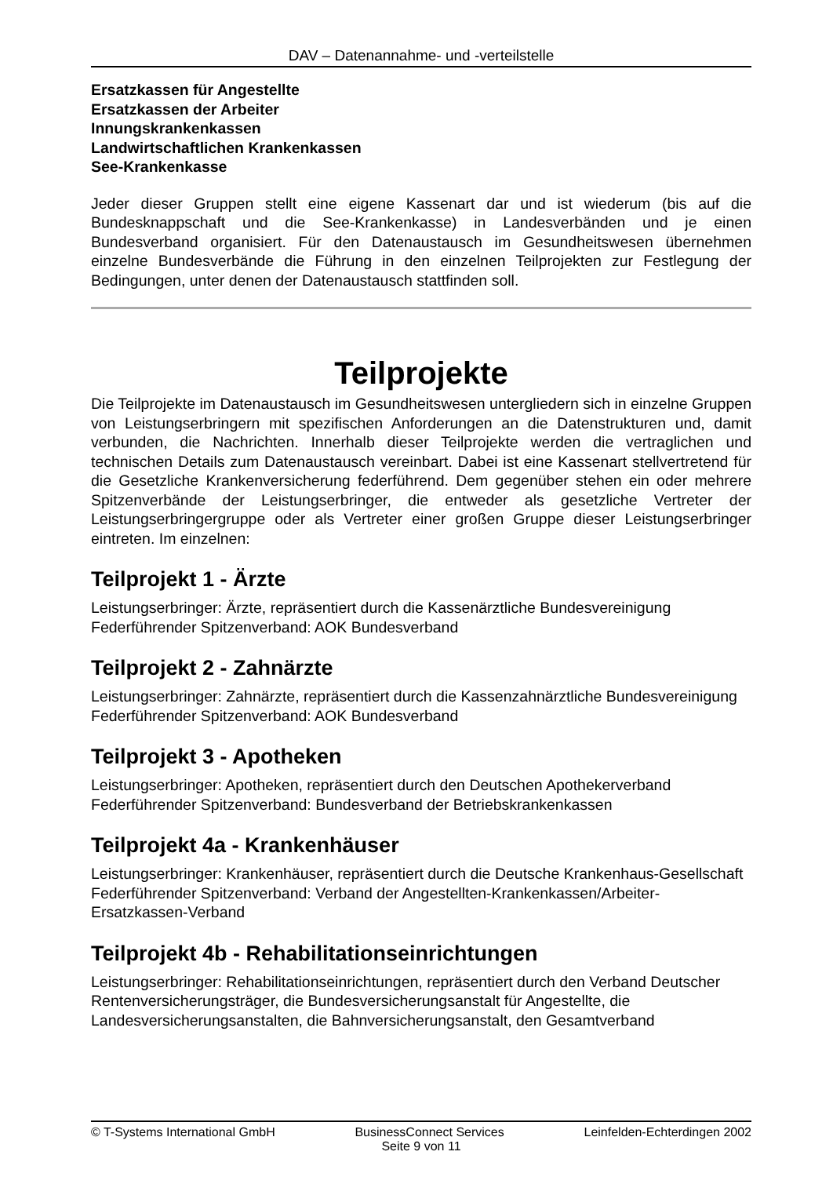DAV – Datenannahme- und -verteilstelle
Ersatzkassen für Angestellte
Ersatzkassen der Arbeiter
Innungskrankenkassen
Landwirtschaftlichen Krankenkassen
See-Krankenkasse
Jeder dieser Gruppen stellt eine eigene Kassenart dar und ist wiederum (bis auf die Bundesknappschaft und die See-Krankenkasse) in Landesverbänden und je einen Bundesverband organisiert. Für den Datenaustausch im Gesundheitswesen übernehmen einzelne Bundesverbände die Führung in den einzelnen Teilprojekten zur Festlegung der Bedingungen, unter denen der Datenaustausch stattfinden soll.
Teilprojekte
Die Teilprojekte im Datenaustausch im Gesundheitswesen untergliedern sich in einzelne Gruppen von Leistungserbringern mit spezifischen Anforderungen an die Datenstrukturen und, damit verbunden, die Nachrichten. Innerhalb dieser Teilprojekte werden die vertraglichen und technischen Details zum Datenaustausch vereinbart. Dabei ist eine Kassenart stellvertretend für die Gesetzliche Krankenversicherung federführend. Dem gegenüber stehen ein oder mehrere Spitzenverbände der Leistungserbringer, die entweder als gesetzliche Vertreter der Leistungserbringergruppe oder als Vertreter einer großen Gruppe dieser Leistungserbringer eintreten. Im einzelnen:
Teilprojekt 1 - Ärzte
Leistungserbringer: Ärzte, repräsentiert durch die Kassenärztliche Bundesvereinigung
Federführender Spitzenverband: AOK Bundesverband
Teilprojekt 2 - Zahnärzte
Leistungserbringer: Zahnärzte, repräsentiert durch die Kassenzahnärztliche Bundesvereinigung
Federführender Spitzenverband: AOK Bundesverband
Teilprojekt 3 - Apotheken
Leistungserbringer: Apotheken, repräsentiert durch den Deutschen Apothekerverband
Federführender Spitzenverband: Bundesverband der Betriebskrankenkassen
Teilprojekt 4a - Krankenhäuser
Leistungserbringer: Krankenhäuser, repräsentiert durch die Deutsche Krankenhaus-Gesellschaft
Federführender Spitzenverband: Verband der Angestellten-Krankenkassen/Arbeiter-Ersatzkassen-Verband
Teilprojekt 4b - Rehabilitationseinrichtungen
Leistungserbringer: Rehabilitationseinrichtungen, repräsentiert durch den Verband Deutscher Rentenversicherungsträger, die Bundesversicherungsanstalt für Angestellte, die Landesversicherungsanstalten, die Bahnversicherungsanstalt, den Gesamtverband
© T-Systems International GmbH BusinessConnect Services Leinfelden-Echterdingen 2002
Seite 9 von 11